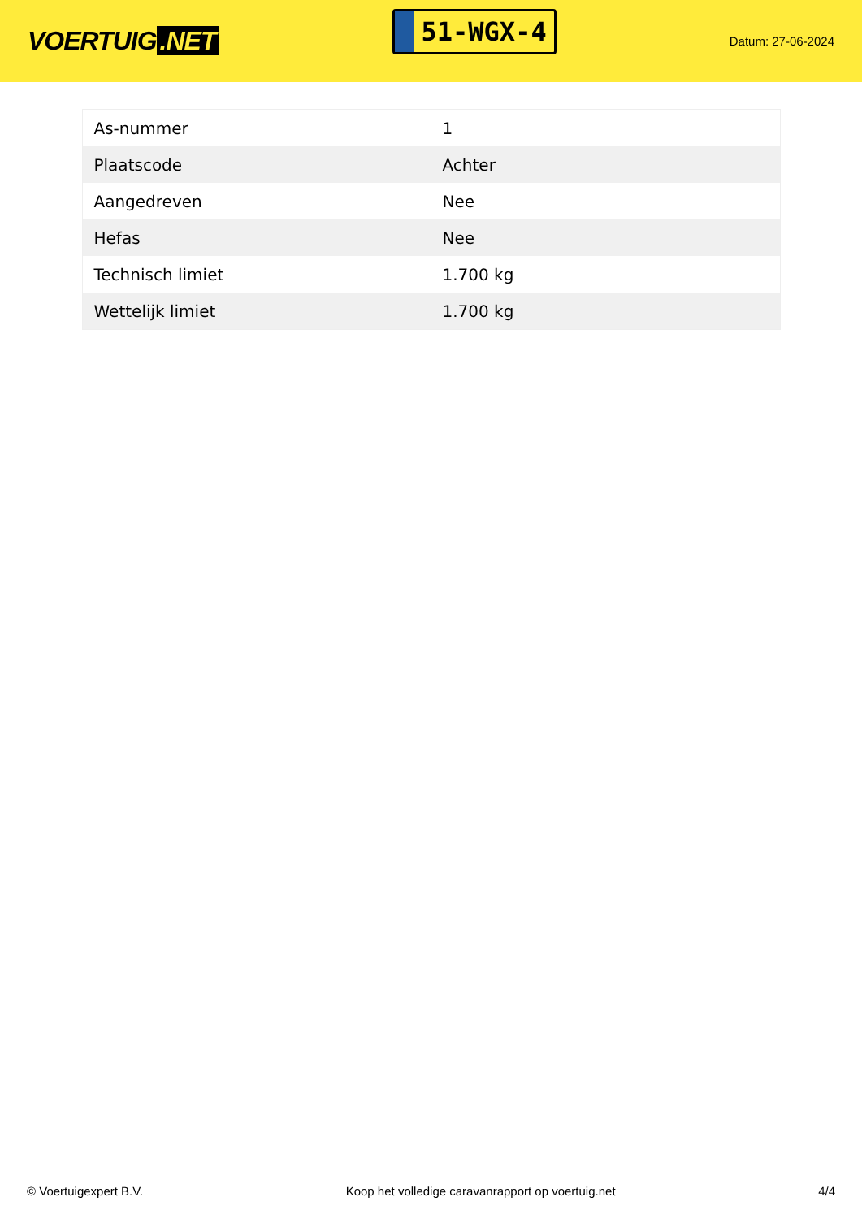VOERTUIG.NET
51-WGX-4
Datum: 27-06-2024
| As-nummer | 1 |
| Plaatscode | Achter |
| Aangedreven | Nee |
| Hefas | Nee |
| Technisch limiet | 1.700 kg |
| Wettelijk limiet | 1.700 kg |
© Voertuigexpert B.V. Koop het volledige caravanrapport op voertuig.net 4/4